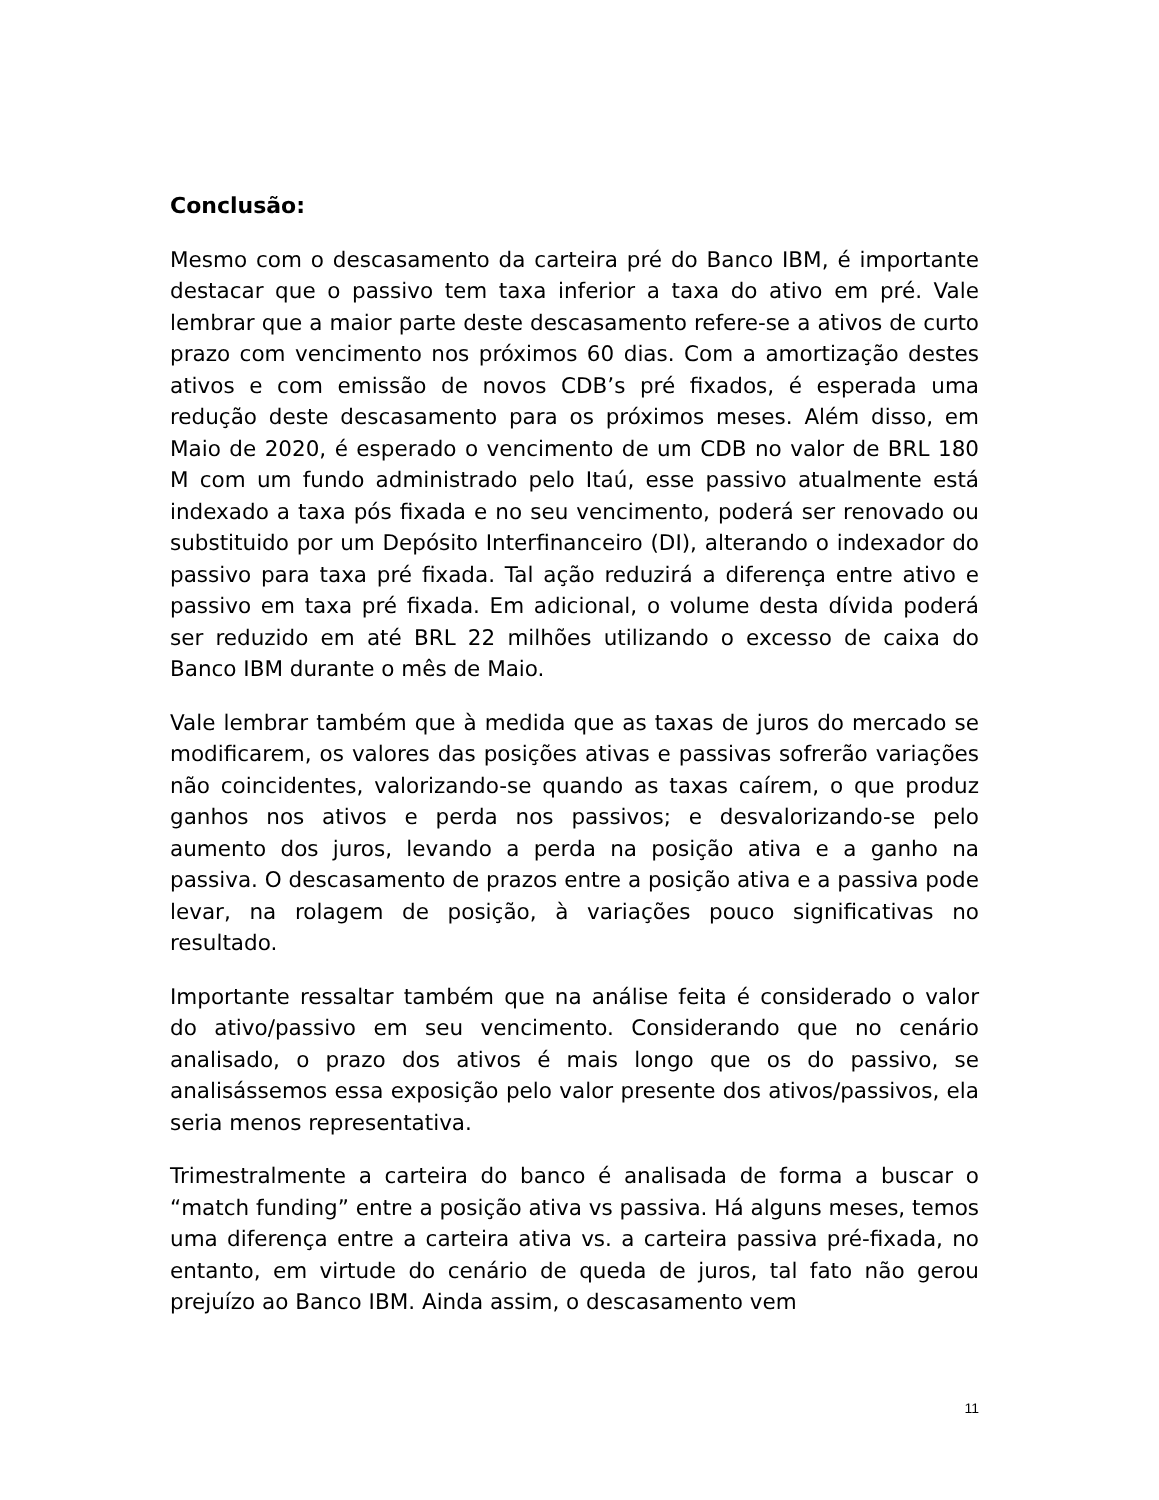Conclusão:
Mesmo com o descasamento da carteira pré do Banco IBM, é importante destacar que o passivo tem taxa inferior a taxa do ativo em pré. Vale lembrar que a maior parte deste descasamento refere-se a ativos de curto prazo com vencimento nos próximos 60 dias. Com a amortização destes ativos e com emissão de novos CDB’s pré fixados, é esperada uma redução deste descasamento para os próximos meses. Além disso, em Maio de 2020, é esperado o vencimento de um CDB no valor de BRL 180 M com um fundo administrado pelo Itaú, esse passivo atualmente está indexado a taxa pós fixada e no seu vencimento, poderá ser renovado ou substituido por um Depósito Interfinanceiro (DI), alterando o indexador do passivo para taxa pré fixada. Tal ação reduzirá a diferença entre ativo e passivo em taxa pré fixada. Em adicional, o volume desta dívida poderá ser reduzido em até BRL 22 milhões utilizando o excesso de caixa do Banco IBM durante o mês de Maio.
Vale lembrar também que à medida que as taxas de juros do mercado se modificarem, os valores das posições ativas e passivas sofrerão variações não coincidentes, valorizando-se quando as taxas caírem, o que produz ganhos nos ativos e perda nos passivos; e desvalorizando-se pelo aumento dos juros, levando a perda na posição ativa e a ganho na passiva. O descasamento de prazos entre a posição ativa e a passiva pode levar, na rolagem de posição, à variações pouco significativas no resultado.
Importante ressaltar também que na análise feita é considerado o valor do ativo/passivo em seu vencimento. Considerando que no cenário analisado, o prazo dos ativos é mais longo que os do passivo, se analisássemos essa exposição pelo valor presente dos ativos/passivos, ela seria menos representativa.
Trimestralmente a carteira do banco é analisada de forma a buscar o “match funding” entre a posição ativa vs passiva. Há alguns meses, temos uma diferença entre a carteira ativa vs. a carteira passiva pré-fixada, no entanto, em virtude do cenário de queda de juros, tal fato não gerou prejuízo ao Banco IBM. Ainda assim, o descasamento vem
11